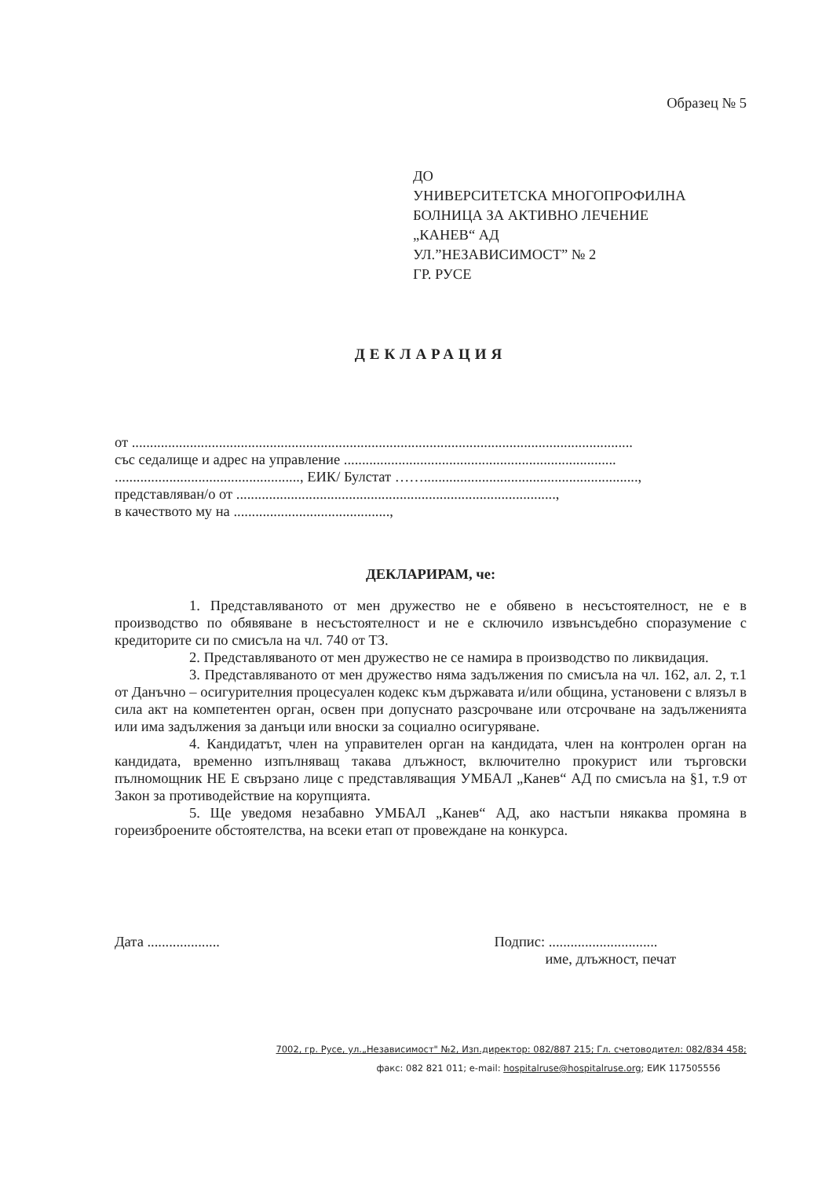Образец № 5
ДО
УНИВЕРСИТЕТСКА МНОГОПРОФИЛНА
БОЛНИЦА ЗА АКТИВНО ЛЕЧЕНИЕ
„КАНЕВ“ АД
УЛ.”НЕЗАВИСИМОСТ” № 2
ГР. РУСЕ
ДЕКЛАРАЦИЯ
от ..........................................................................................................................................
със седалище и адрес на управление ...........................................................................
..................................................., ЕИК/ Булстат ……...........................................................,
представляван/о от ........................................................................................,
в качеството му на ...........................................,
ДЕКЛАРИРАМ, че:
1. Представляваното от мен дружество не е обявено в несъстоятелност, не е в производство по обявяване в несъстоятелност и не е сключило извънсъдебно споразумение с кредиторите си по смисъла на чл. 740 от ТЗ.
2. Представляваното от мен дружество не се намира в производство по ликвидация.
3. Представляваното от мен дружество няма задължения по смисъла на чл. 162, ал. 2, т.1 от Данъчно – осигурителния процесуален кодекс към държавата и/или община, установени с влязъл в сила акт на компетентен орган, освен при допуснато разсрочване или отсрочване на задълженията или има задължения за данъци или вноски за социално осигуряване.
4. Кандидатът, член на управителен орган на кандидата, член на контролен орган на кандидата, временно изпълняващ такава длъжност, включително прокурист или търговски пълномощник НЕ Е свързано лице с представляващия УМБАЛ „Канев“ АД по смисъла на §1, т.9 от Закон за противодействие на корупцията.
5. Ще уведомя незабавно УМБАЛ „Канев“ АД, ако настъпи някаква промяна в гореизброените обстоятелства, на всеки етап от провеждане на конкурса.
Дата .................... Подпис: ..............................
име, длъжност, печат
7002, гр. Русе, ул.„Независимост" №2, Изп.директор: 082/887 215; Гл. счетоводител: 082/834 458;
факс: 082 821 011; e-mail: hospitalruse@hospitalruse.org; ЕИК 117505556